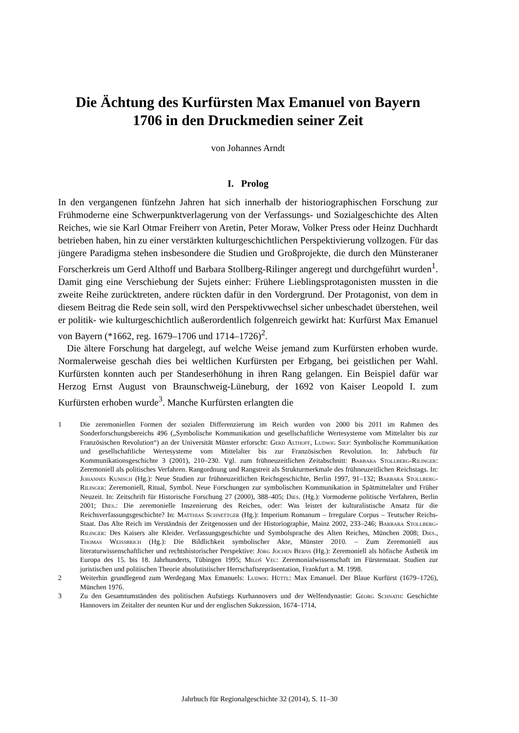Die Ächtung des Kurfürsten Max Emanuel von Bayern
1706 in den Druckmedien seiner Zeit
von Johannes Arndt
I. Prolog
In den vergangenen fünfzehn Jahren hat sich innerhalb der historiographischen Forschung zur Frühmoderne eine Schwerpunktverlagerung von der Verfassungs- und Sozialgeschichte des Alten Reiches, wie sie Karl Otmar Freiherr von Aretin, Peter Moraw, Volker Press oder Heinz Duchhardt betrieben haben, hin zu einer verstärkten kulturgeschichtlichen Perspektivierung vollzogen. Für das jüngere Paradigma stehen insbesondere die Studien und Großprojekte, die durch den Münsteraner Forscherkreis um Gerd Althoff und Barbara Stollberg-Rilinger angeregt und durchgeführt wurden<sup>1</sup>. Damit ging eine Verschiebung der Sujets einher: Frühere Lieblingsprotagonisten mussten in die zweite Reihe zurücktreten, andere rückten dafür in den Vordergrund. Der Protagonist, von dem in diesem Beitrag die Rede sein soll, wird den Perspektivwechsel sicher unbeschadet überstehen, weil er politik- wie kulturgeschichtlich außerordentlich folgenreich gewirkt hat: Kurfürst Max Emanuel von Bayern (*1662, reg. 1679–1706 und 1714–1726)<sup>2</sup>.
Die ältere Forschung hat dargelegt, auf welche Weise jemand zum Kurfürsten erhoben wurde. Normalerweise geschah dies bei weltlichen Kurfürsten per Erbgang, bei geistlichen per Wahl. Kurfürsten konnten auch per Standeserhöhung in ihren Rang gelangen. Ein Beispiel dafür war Herzog Ernst August von Braunschweig-Lüneburg, der 1692 von Kaiser Leopold I. zum Kurfürsten erhoben wurde<sup>3</sup>. Manche Kurfürsten erlangten die
1 Die zeremoniellen Formen der sozialen Differenzierung im Reich wurden von 2000 bis 2011 im Rahmen des Sonderforschungsbereichs 496 („Symbolische Kommunikation und gesellschaftliche Wertesysteme vom Mittelalter bis zur Französischen Revolution“) an der Universität Münster erforscht: Gerd Althoff, Ludwig Siep: Symbolische Kommunikation und gesellschaftliche Wertesysteme vom Mittelalter bis zur Französischen Revolution. In: Jahrbuch für Kommunikationsgeschichte 3 (2001), 210–230. Vgl. zum frühneuzeitlichen Zeitabschnitt: Barbara Stollberg-Rilinger: Zeremoniell als politisches Verfahren. Rangordnung und Rangstreit als Strukturmerkmale des frühneuzeitlichen Reichstags. In: Johannes Kunisch (Hg.): Neue Studien zur frühneuzeitlichen Reichsgeschichte, Berlin 1997, 91–132; Barbara Stollberg-Rilinger: Zeremoniell, Ritual, Symbol. Neue Forschungen zur symbolischen Kommunikation in Spätmittelalter und Früher Neuzeit. In: Zeitschrift für Historische Forschung 27 (2000), 388–405; Dies. (Hg.): Vormoderne politische Verfahren, Berlin 2001; Dies.: Die zeremonielle Inszenierung des Reiches, oder: Was leistet der kulturalistische Ansatz für die Reichsverfassungsgeschichte? In: Matthias Schnettger (Hg.): Imperium Romanum – Irregulare Corpus – Teutscher Reichs-Staat. Das Alte Reich im Verständnis der Zeitgenossen und der Historiographie, Mainz 2002, 233–246; Barbara Stollberg-Rilinger: Des Kaisers alte Kleider. Verfassungsgeschichte und Symbolsprache des Alten Reiches, München 2008; Dies., Thomas Weissbrich (Hg.): Die Bildlichkeit symbolischer Akte, Münster 2010. – Zum Zeremoniell aus literaturwissenschaftlicher und rechtshistorischer Perspektive: Jörg Jochen Berns (Hg.): Zeremoniell als höfische Ästhetik im Europa des 15. bis 18. Jahrhunderts, Tübingen 1995; Miloš Vec: Zeremonialwissenschaft im Fürstenstaat. Studien zur juristischen und politischen Theorie absolutistischer Herrschaftsrepräsentation, Frankfurt a. M. 1998.
2 Weiterhin grundlegend zum Werdegang Max Emanuels: Ludwig Hüttl: Max Emanuel. Der Blaue Kurfürst (1679–1726), München 1976.
3 Zu den Gesamtumständen des politischen Aufstiegs Kurhannovers und der Welfendynastie: Georg Schnath: Geschichte Hannovers im Zeitalter der neunten Kur und der englischen Sukzession, 1674–1714,
Jahrbuch für Regionalgeschichte 32 (2014), S. 11–30